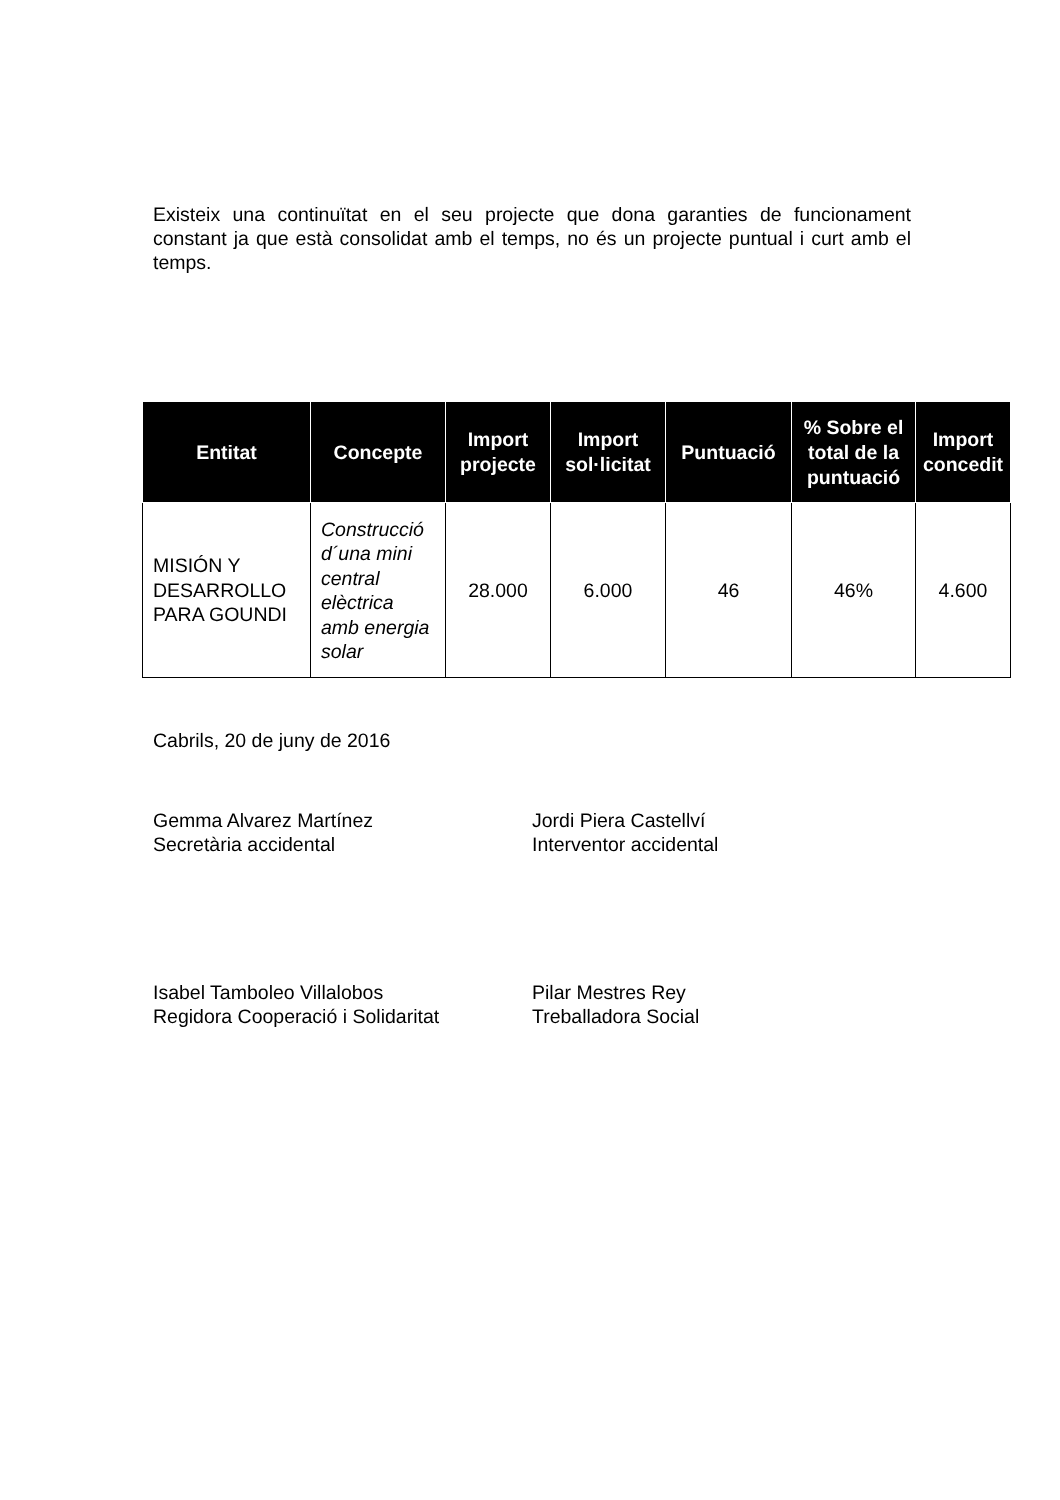Existeix una continuïtat en el seu projecte que dona garanties de funcionament constant ja que està consolidat amb el temps, no és un projecte puntual i curt amb el temps.
| Entitat | Concepte | Import projecte | Import sol·licitat | Puntuació | % Sobre el total de la puntuació | Import concedit |
| --- | --- | --- | --- | --- | --- | --- |
| MISIÓN Y DESARROLLO PARA GOUNDI | Construcció d´una mini central elèctrica amb energia solar | 28.000 | 6.000 | 46 | 46% | 4.600 |
Cabrils, 20 de juny de 2016
Gemma Alvarez Martínez
Secretària accidental
Jordi Piera Castellví
Interventor accidental
Isabel Tamboleo Villalobos
Regidora Cooperació i Solidaritat
Pilar Mestres Rey
Treballadora Social